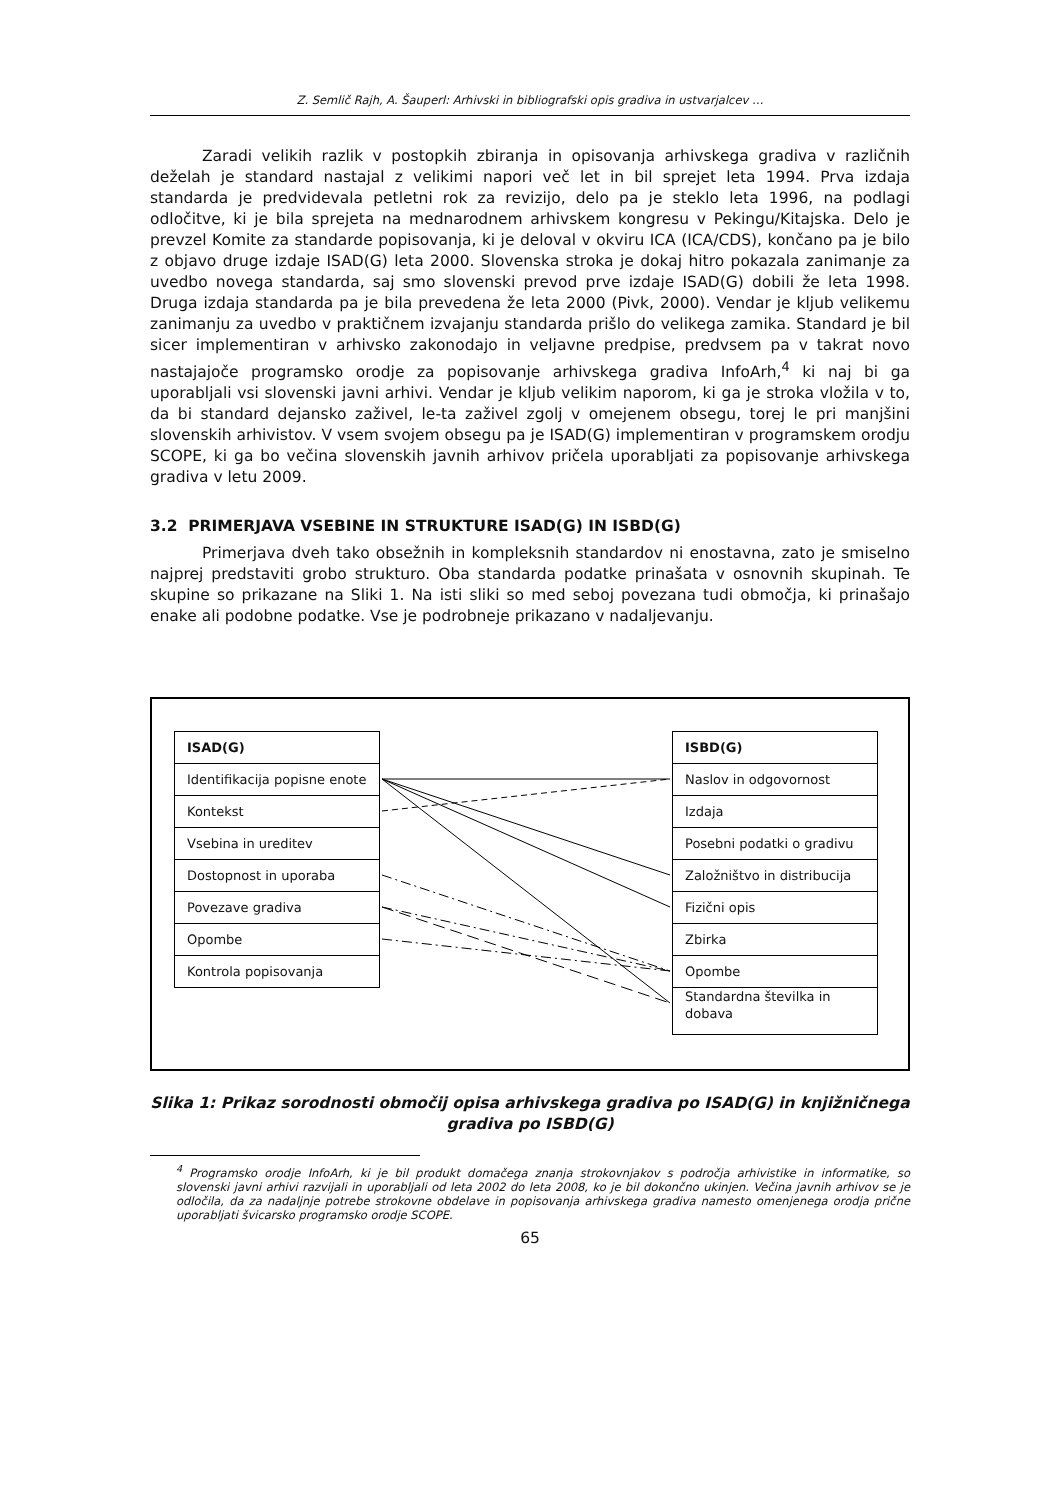Z. Semlič Rajh, A. Šauperl: Arhivski in bibliografski opis gradiva in ustvarjalcev …
Zaradi velikih razlik v postopkih zbiranja in opisovanja arhivskega gradiva v različnih deželah je standard nastajal z velikimi napori več let in bil sprejet leta 1994. Prva izdaja standarda je predvidevala petletni rok za revizijo, delo pa je steklo leta 1996, na podlagi odločitve, ki je bila sprejeta na mednarodnem arhivskem kongresu v Pekingu/Kitajska. Delo je prevzel Komite za standarde popisovanja, ki je deloval v okviru ICA (ICA/CDS), končano pa je bilo z objavo druge izdaje ISAD(G) leta 2000. Slovenska stroka je dokaj hitro pokazala zanimanje za uvedbo novega standarda, saj smo slovenski prevod prve izdaje ISAD(G) dobili že leta 1998. Druga izdaja standarda pa je bila prevedena že leta 2000 (Pivk, 2000). Vendar je kljub velikemu zanimanju za uvedbo v praktičnem izvajanju standarda prišlo do velikega zamika. Standard je bil sicer implementiran v arhivsko zakonodajo in veljavne predpise, predvsem pa v takrat novo nastajajoče programsko orodje za popisovanje arhivskega gradiva InfoArh,<sup>4</sup> ki naj bi ga uporabljali vsi slovenski javni arhivi. Vendar je kljub velikim naporom, ki ga je stroka vložila v to, da bi standard dejansko zaživel, le-ta zaživel zgolj v omejenem obsegu, torej le pri manjšini slovenskih arhivistov. V vsem svojem obsegu pa je ISAD(G) implementiran v programskem orodju SCOPE, ki ga bo večina slovenskih javnih arhivov pričela uporabljati za popisovanje arhivskega gradiva v letu 2009.
3.2 PRIMERJAVA VSEBINE IN STRUKTURE ISAD(G) IN ISBD(G)
Primerjava dveh tako obsežnih in kompleksnih standardov ni enostavna, zato je smiselno najprej predstaviti grobo strukturo. Oba standarda podatke prinašata v osnovnih skupinah. Te skupine so prikazane na Sliki 1. Na isti sliki so med seboj povezana tudi območja, ki prinašajo enake ali podobne podatke. Vse je podrobneje prikazano v nadaljevanju.
ISAD(G)
Identifikacija popisne enote
Kontekst
Vsebina in ureditev
Dostopnost in uporaba
Povezave gradiva
Opombe
Kontrola popisovanja
ISBD(G)
Naslov in odgovornost
Izdaja
Posebni podatki o gradivu
Založništvo in distribucija
Fizični opis
Zbirka
Opombe
Standardna številka in dobava
Slika 1: Prikaz sorodnosti območij opisa arhivskega gradiva po ISAD(G) in knjižničnega gradiva po ISBD(G)
<sup>4</sup> Programsko orodje InfoArh, ki je bil produkt domačega znanja strokovnjakov s področja arhivistike in informatike, so slovenski javni arhivi razvijali in uporabljali od leta 2002 do leta 2008, ko je bil dokončno ukinjen. Večina javnih arhivov se je odločila, da za nadaljnje potrebe strokovne obdelave in popisovanja arhivskega gradiva namesto omenjenega orodja prične uporabljati švicarsko programsko orodje SCOPE.
65